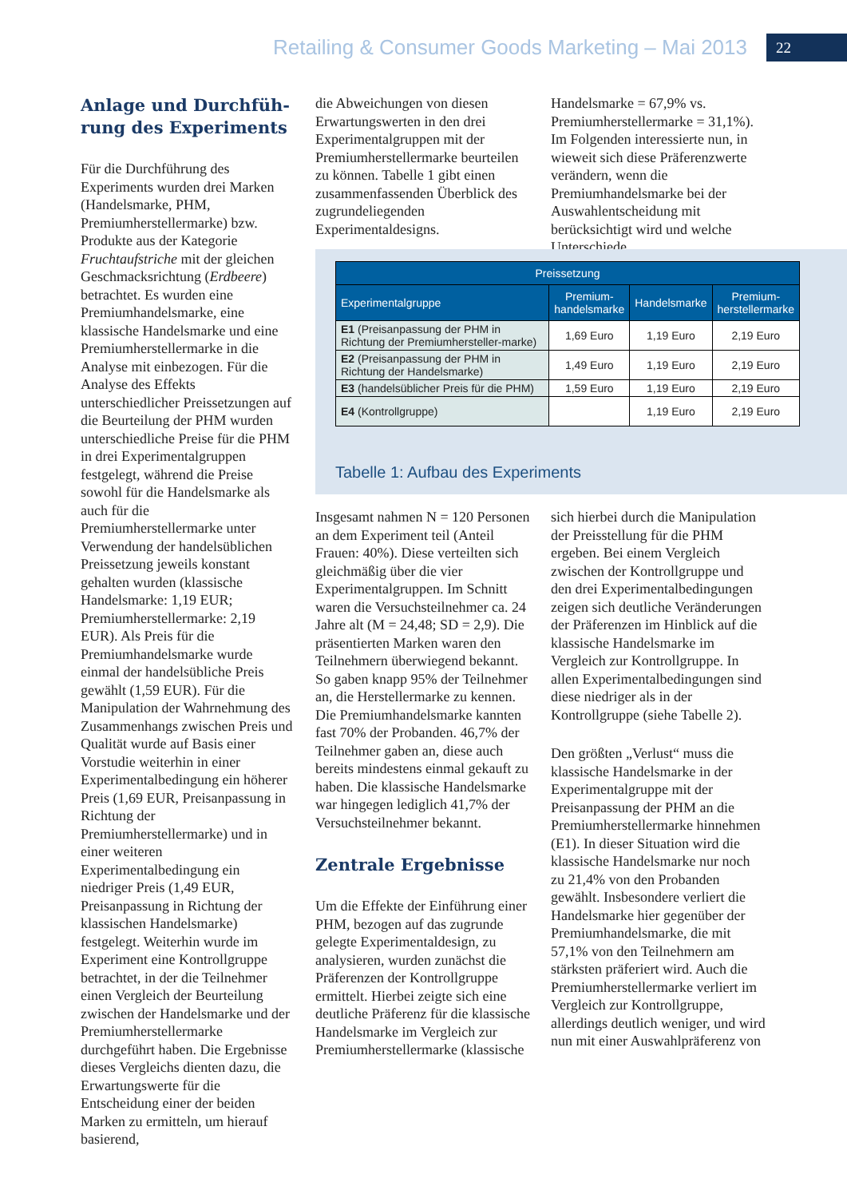Retailing & Consumer Goods Marketing – Mai 2013 22
Anlage und Durchfüh-
rung des Experiments
Für die Durchführung des Experiments wurden drei Marken (Handelsmarke, PHM, Premiumherstellermarke) bzw. Produkte aus der Kategorie Fruchtaufstriche mit der gleichen Geschmacksrichtung (Erdbeere) betrachtet. Es wurden eine Premiumhandelsmarke, eine klassische Handelsmarke und eine Premiumherstellermarke in die Analyse mit einbezogen. Für die Analyse des Effekts unterschiedlicher Preissetzungen auf die Beurteilung der PHM wurden unterschiedliche Preise für die PHM in drei Experimentalgruppen festgelegt, während die Preise sowohl für die Handelsmarke als auch für die Premiumherstellermarke unter Verwendung der handelsüblichen Preissetzung jeweils konstant gehalten wurden (klassische Handelsmarke: 1,19 EUR; Premiumherstellermarke: 2,19 EUR). Als Preis für die Premiumhandelsmarke wurde einmal der handelsübliche Preis gewählt (1,59 EUR). Für die Manipulation der Wahrnehmung des Zusammenhangs zwischen Preis und Qualität wurde auf Basis einer Vorstudie weiterhin in einer Experimentalbedingung ein höherer Preis (1,69 EUR, Preisanpassung in Richtung der Premiumherstellermarke) und in einer weiteren Experimentalbedingung ein niedriger Preis (1,49 EUR, Preisanpassung in Richtung der klassischen Handelsmarke) festgelegt. Weiterhin wurde im Experiment eine Kontrollgruppe betrachtet, in der die Teilnehmer einen Vergleich der Beurteilung zwischen der Handelsmarke und der Premiumherstellermarke durchgeführt haben. Die Ergebnisse dieses Vergleichs dienten dazu, die Erwartungswerte für die Entscheidung einer der beiden Marken zu ermitteln, um hierauf basierend,
die Abweichungen von diesen Erwartungswerten in den drei Experimentalgruppen mit der Premiumherstellermarke beurteilen zu können. Tabelle 1 gibt einen zusammenfassenden Überblick des zugrundeliegenden Experimentaldesigns.
Handelsmarke = 67,9% vs. Premiumherstellermarke = 31,1%). Im Folgenden interessierte nun, in wieweit sich diese Präferenzwerte verändern, wenn die Premiumhandelsmarke bei der Auswahlentscheidung mit berücksichtigt wird und welche Unterschiede
| Preissetzung | | | |
| --- | --- | --- | --- |
| Experimentalgruppe | Premium- handelsmarke | Handelsmarke | Premium- herstellermarke |
| E1 (Preisanpassung der PHM in Richtung der Premiumhersteller-marke) | 1,69 Euro | 1,19 Euro | 2,19 Euro |
| E2 (Preisanpassung der PHM in Richtung der Handelsmarke) | 1,49 Euro | 1,19 Euro | 2,19 Euro |
| E3 (handelsüblicher Preis für die PHM) | 1,59 Euro | 1,19 Euro | 2,19 Euro |
| E4 (Kontrollgruppe) | | 1,19 Euro | 2,19 Euro |
Tabelle 1: Aufbau des Experiments
Insgesamt nahmen N = 120 Personen an dem Experiment teil (Anteil Frauen: 40%). Diese verteilten sich gleichmäßig über die vier Experimentalgruppen. Im Schnitt waren die Versuchsteilnehmer ca. 24 Jahre alt (M = 24,48; SD = 2,9). Die präsentierten Marken waren den Teilnehmern überwiegend bekannt. So gaben knapp 95% der Teilnehmer an, die Herstellermarke zu kennen. Die Premiumhandelsmarke kannten fast 70% der Probanden. 46,7% der Teilnehmer gaben an, diese auch bereits mindestens einmal gekauft zu haben. Die klassische Handelsmarke war hingegen lediglich 41,7% der Versuchsteilnehmer bekannt.
Zentrale Ergebnisse
Um die Effekte der Einführung einer PHM, bezogen auf das zugrunde gelegte Experimentaldesign, zu analysieren, wurden zunächst die Präferenzen der Kontrollgruppe ermittelt. Hierbei zeigte sich eine deutliche Präferenz für die klassische Handelsmarke im Vergleich zur Premiumherstellermarke (klassische
sich hierbei durch die Manipulation der Preisstellung für die PHM ergeben. Bei einem Vergleich zwischen der Kontrollgruppe und den drei Experimentalbedingungen zeigen sich deutliche Veränderungen der Präferenzen im Hinblick auf die klassische Handelsmarke im Vergleich zur Kontrollgruppe. In allen Experimentalbedingungen sind diese niedriger als in der Kontrollgruppe (siehe Tabelle 2).
Den größten „Verlust“ muss die klassische Handelsmarke in der Experimentalgruppe mit der Preisanpassung der PHM an die Premiumherstellermarke hinnehmen (E1). In dieser Situation wird die klassische Handelsmarke nur noch zu 21,4% von den Probanden gewählt. Insbesondere verliert die Handelsmarke hier gegenüber der Premiumhandelsmarke, die mit 57,1% von den Teilnehmern am stärksten präferiert wird. Auch die Premiumherstellermarke verliert im Vergleich zur Kontrollgruppe, allerdings deutlich weniger, und wird nun mit einer Auswahlpräferenz von